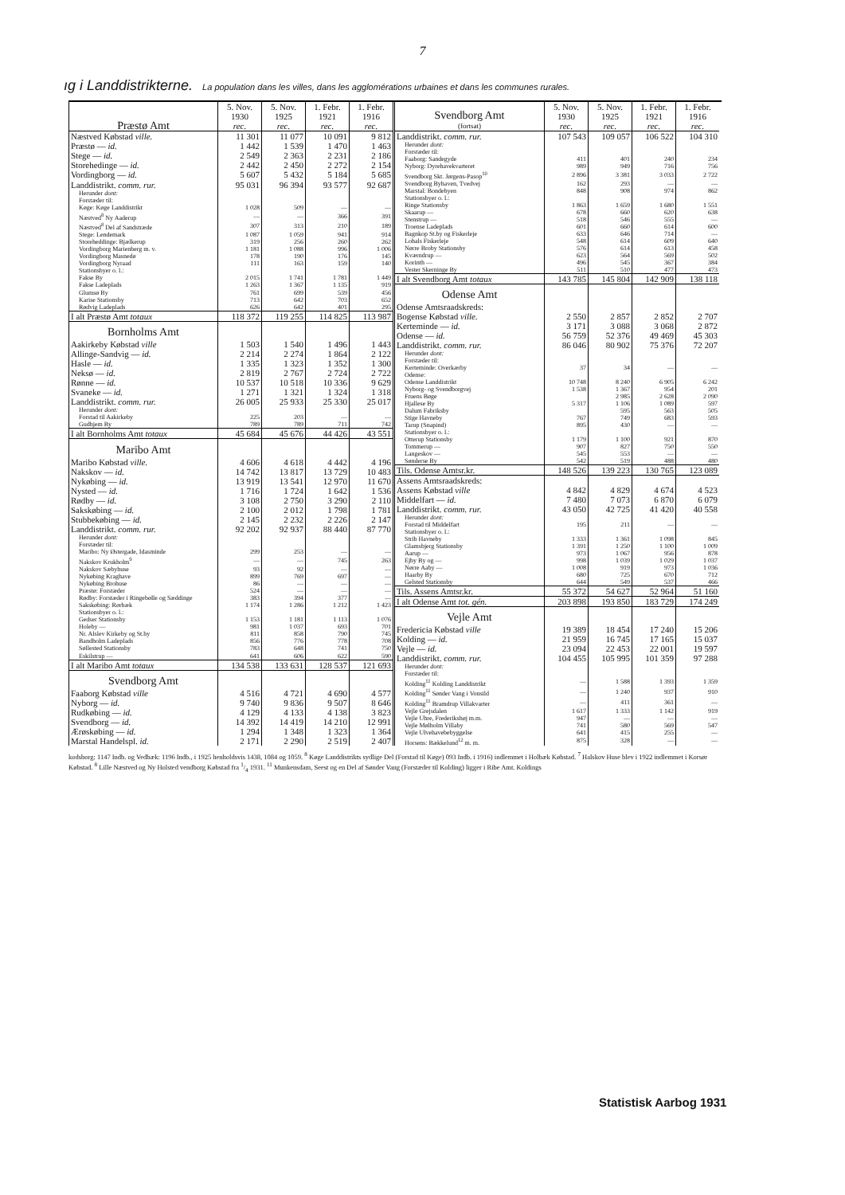7
ıg i Landdistrikterne. La population dans les villes, dans les agglomérations urbaines et dans les communes rurales.
| Præstø Amt | 5. Nov. 1930 rec. | 5. Nov. 1925 rec. | 1. Febr. 1921 rec. | 1. Febr. 1916 rec. |
| --- | --- | --- | --- | --- |
| Næstved Købstad ville. | 11 301 | 11 077 | 10 091 | 9 812 |
| Præstø — id. | 1 442 | 1 539 | 1 470 | 1 463 |
| Stege — id. | 2 549 | 2 363 | 2 231 | 2 186 |
| Storehedinge — id. | 2 442 | 2 450 | 2 272 | 2 154 |
| Vordingborg — id. | 5 607 | 5 432 | 5 184 | 5 685 |
| Landdistrikt. comm. rur. | 95 031 | 96 394 | 93 577 | 92 687 |
| Herunder dont: | | | | |
| Forstæder til: | | | | |
| Køge: Køge Landdistrikt | 1 028 | 509 | — | — |
| Næstved<sup>8</sup> Ny Aaderup | — | — | 366 | 391 |
| Næstved<sup>8</sup> Del af Sandstræde | 307 | 313 | 210 | 189 |
| Stege: Lendemark | 1 087 | 1 059 | 941 | 914 |
| Storeheddinge: Bjælkerup | 319 | 256 | 260 | 262 |
| Vordingborg Marienberg m. v. | 1 181 | 1 088 | 996 | 1 006 |
| Vordingborg Masnedø | 178 | 190 | 176 | 145 |
| Vordingborg Nyraad | 111 | 163 | 159 | 140 |
| Stationsbyer o. l.: | | | | |
| Fakse By | 2 015 | 1 741 | 1 781 | 1 449 |
| Fakse Ladeplads | 1 263 | 1 367 | 1 135 | 919 |
| Glumsø By | 761 | 699 | 539 | 456 |
| Karise Stationsby | 713 | 642 | 703 | 652 |
| Rødvig Ladeplads | 626 | 642 | 401 | 295 |
| I alt Præstø Amt totaux | 118 372 | 119 255 | 114 825 | 113 987 |
| Bornholms Amt | | | | |
| Aakirkeby Købstad ville | 1 503 | 1 540 | 1 496 | 1 443 |
| Allinge-Sandvig — id. | 2 214 | 2 274 | 1 864 | 2 122 |
| Hasle — id. | 1 335 | 1 323 | 1 352 | 1 300 |
| Neksø — id. | 2 819 | 2 767 | 2 724 | 2 722 |
| Rønne — id. | 10 537 | 10 518 | 10 336 | 9 629 |
| Svaneke — id. | 1 271 | 1 321 | 1 324 | 1 318 |
| Landdistrikt. comm. rur. | 26 005 | 25 933 | 25 330 | 25 017 |
| Herunder dont: | | | | |
| Forstad til Aakirkeby | 225 | 203 | — | — |
| Gudhjem By | 789 | 789 | 711 | 742 |
| I alt Bornholms Amt totaux | 45 684 | 45 676 | 44 426 | 43 551 |
| Maribo Amt | | | | |
| Maribo Købstad ville. | 4 606 | 4 618 | 4 442 | 4 196 |
| Nakskov — id. | 14 742 | 13 817 | 13 729 | 10 483 |
| Nykøbing — id. | 13 919 | 13 541 | 12 970 | 11 670 |
| Nysted — id. | 1 716 | 1 724 | 1 642 | 1 536 |
| Rødby — id. | 3 108 | 2 750 | 3 290 | 2 110 |
| Sakskøbing — id. | 2 100 | 2 012 | 1 798 | 1 781 |
| Stubbekøbing — id. | 2 145 | 2 232 | 2 226 | 2 147 |
| Landdistrikt. comm. rur. | 92 202 | 92 937 | 88 440 | 87 770 |
| Herunder dont: | | | | |
| Forstæder til: | | | | |
| Maribo: Ny Østergade, Idasminde | 299 | 253 | — | — |
| Nakskov Krukholm<sup>9</sup> | — | — | 745 | 263 |
| Nakskov Sæbyhuse | 93 | 92 | — | — |
| Nykøbing Kraghave | 899 | 769 | 697 | — |
| Nykøbing Brohuse | 86 | — | — | — |
| Præstø: Forstæder | 524 | — | — | — |
| Rødby: Forstæder i Ringebølle og Sæddinge | 383 | 394 | 377 | — |
| Sakskøbing: Rørbæk | 1 174 | 1 286 | 1 212 | 1 423 |
| Stationsbyer o. l.: | | | | |
| Gedser Stationsby | 1 153 | 1 181 | 1 113 | 1 076 |
| Holeby — | 981 | 1 037 | 693 | 701 |
| Nr. Alslev Kirkeby og St.by | 811 | 858 | 790 | 745 |
| Bandholm Ladeplads | 856 | 776 | 778 | 708 |
| Søllested Stationsby | 783 | 648 | 741 | 750 |
| Eskilstrup — | 641 | 606 | 622 | 590 |
| I alt Maribo Amt totaux | 134 538 | 133 631 | 128 537 | 121 693 |
| Svendborg Amt | | | | |
| Faaborg Købstad ville | 4 516 | 4 721 | 4 690 | 4 577 |
| Nyborg — id. | 9 740 | 9 836 | 9 507 | 8 646 |
| Rudkøbing — id. | 4 129 | 4 133 | 4 138 | 3 823 |
| Svendborg — id. | 14 392 | 14 419 | 14 210 | 12 991 |
| Ærøskøbing — id. | 1 294 | 1 348 | 1 323 | 1 364 |
| Marstal Handelspl. id. | 2 171 | 2 290 | 2 519 | 2 407 |
| Svendborg Amt (fortsat) | 5. Nov. 1930 rec. | 5. Nov. 1925 rec. | 1. Febr. 1921 rec. | 1. Febr. 1916 rec. |
| --- | --- | --- | --- | --- |
| Landdistrikt. comm. rur. | 107 543 | 109 057 | 106 522 | 104 310 |
| Herunder dont: | | | | |
| Forstæder til: | | | | |
| Faaborg: Sandegyde | 411 | 401 | 240 | 234 |
| Nyborg: Dyrehavekvarteret | 989 | 949 | 716 | 756 |
| Svendborg Skt. Jørgens-Pasop<sup>10</sup> | 2 896 | 3 381 | 3 033 | 2 722 |
| Svendborg Byhaven, Tvedvej | 162 | 293 | — | — |
| Marstal: Bondebyen | 848 | 908 | 974 | 862 |
| Stationsbyer o. l.: | | | | |
| Ringe Stationsby | 1 863 | 1 659 | 1 680 | 1 551 |
| Skaarup — | 678 | 660 | 620 | 638 |
| Stenstrup — | 518 | 546 | 555 | — |
| Troense Ladeplads | 601 | 660 | 614 | 600 |
| Bagnkop St.by og Fiskerleje | 633 | 646 | 714 | — |
| Lohals Fiskerleje | 548 | 614 | 609 | 640 |
| Nørre Broby Stationsby | 576 | 614 | 613 | 458 |
| Kværndrup — | 623 | 564 | 569 | 502 |
| Korinth — | 496 | 545 | 367 | 384 |
| Vester Skerninge By | 511 | 510 | 477 | 473 |
| I alt Svendborg Amt totaux | 143 785 | 145 804 | 142 909 | 138 118 |
| Odense Amt | | | | |
| Odense Amtsraadskreds: | | | | |
| Bogense Købstad ville. | 2 550 | 2 857 | 2 852 | 2 707 |
| Kerteminde — id. | 3 171 | 3 088 | 3 068 | 2 872 |
| Odense — id. | 56 759 | 52 376 | 49 469 | 45 303 |
| Landdistrikt. comm. rur. | 86 046 | 80 902 | 75 376 | 72 207 |
| Herunder dont: | | | | |
| Forstæder til: | | | | |
| Kerteminde: Overkærby | 37 | 34 | — | — |
| Odense: | | | | |
| Odense Landdistrikt | 10 748 | 8 240 | 6 905 | 6 242 |
| Nyborg- og Svendborgvej | 1 538 | 1 367 | 954 | 201 |
| Fruens Bøge | 5 317 | 2 985 | 2 628 | 2 090 |
| Hjallese By | | 1 106 | 1 089 | 597 |
| Dalum Fabriksby | | 595 | 563 | 505 |
| Stige Havneby | 767 | 749 | 683 | 593 |
| Tarup (Snapind) | 895 | 430 | — | — |
| Stationsbyer o. l.: | | | | |
| Otterup Stationsby | 1 179 | 1 100 | 921 | 870 |
| Tommerup — | 907 | 827 | 750 | 550 |
| Langeskov — | 545 | 553 | — | — |
| Sønderse By | 542 | 519 | 488 | 480 |
| Tils. Odense Amtsr.kr. | 148 526 | 139 223 | 130 765 | 123 089 |
| Assens Amtsraadskreds: | | | | |
| Assens Købstad ville | 4 842 | 4 829 | 4 674 | 4 523 |
| Middelfart — id. | 7 480 | 7 073 | 6 870 | 6 079 |
| Landdistrikt. comm. rur. | 43 050 | 42 725 | 41 420 | 40 558 |
| Herunder dont: | | | | |
| Forstad til Middelfart | 195 | 211 | — | — |
| Stationsbyer o. l.: | | | | |
| Strib Havneby | 1 333 | 1 361 | 1 098 | 845 |
| Glamsbjerg Stationsby | 1 391 | 1 250 | 1 100 | 1 009 |
| Aarup — | 973 | 1 067 | 956 | 878 |
| Ejby By og — | 998 | 1 039 | 1 029 | 1 037 |
| Nørre Aaby — | 1 008 | 919 | 973 | 1 036 |
| Haarby By | 680 | 725 | 670 | 712 |
| Gelsted Stationsby | 644 | 549 | 537 | 466 |
| Tils. Assens Amtsr.kr. | 55 372 | 54 627 | 52 964 | 51 160 |
| I alt Odense Amt tot. gén. | 203 898 | 193 850 | 183 729 | 174 249 |
| Vejle Amt | | | | |
| Fredericia Købstad ville | 19 389 | 18 454 | 17 240 | 15 206 |
| Kolding — id. | 21 959 | 16 745 | 17 165 | 15 037 |
| Vejle — id. | 23 094 | 22 453 | 22 001 | 19 597 |
| Landdistrikt. comm. rur. | 104 455 | 105 995 | 101 359 | 97 288 |
| Herunder dont: | | | | |
| Forstæder til: | | | | |
| Kolding<sup>11</sup> Kolding Landdistrikt | — | 1 588 | 1 393 | 1 359 |
| Kolding<sup>11</sup> Sønder Vang i Vonsild | — | 1 240 | 937 | 910 |
| Kolding<sup>11</sup> Bramdrup Villakvarter | — | 411 | 361 | — |
| Vejle Grejsdalen | 1 617 | 1 333 | 1 142 | 919 |
| Vejle Uhre, Frederikshøj m.m. | 947 | — | — | — |
| Vejle Mølholm Villaby | 741 | 580 | 569 | 547 |
| Vejle Ulvehavebebyggelse | 641 | 415 | 255 | — |
| Horsens: Bækkelund<sup>12</sup> m. m. | 875 | 328 | — | — |
kodsborg: 1147 Indb. og Vedbæk: 1196 Indb., i 1925 henholdsvis 1438, 1084 og 1059. <sup>8</sup> Køge Landdistrikts sydlige Del (Forstad til Køge) 093 Indb. i 1916) indlemmet i Holbæk Købstad. <sup>7</sup> Halskov Huse blev i 1922 indlemmet i Korsør Købstad. <sup>8</sup> Lille Næstved og Ny Holsted vendborg Købstad fra 1/4 1931. <sup>11</sup> Munkensdam, Seest og en Del af Sønder Vang (Forstæder til Kolding) ligger i Ribe Amt. Koldings
Statistisk Aarbog 1931